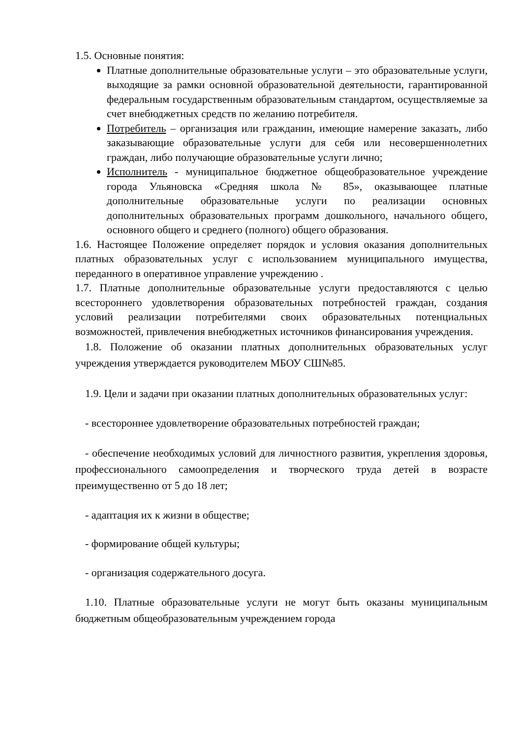1.5. Основные понятия:
Платные дополнительные образовательные услуги – это образовательные услуги, выходящие за рамки основной образовательной деятельности, гарантированной федеральным государственным образовательным стандартом, осуществляемые за счет внебюджетных средств по желанию потребителя.
Потребитель – организация или гражданин, имеющие намерение заказать, либо заказывающие образовательные услуги для себя или несовершеннолетних граждан, либо получающие образовательные услуги лично;
Исполнитель - муниципальное бюджетное общеобразовательное учреждение города Ульяновска «Средняя школа № 85», оказывающее платные дополнительные образовательные услуги по реализации основных дополнительных образовательных программ дошкольного, начального общего, основного общего и среднего (полного) общего образования.
1.6. Настоящее Положение определяет порядок и условия оказания дополнительных платных образовательных услуг с использованием муниципального имущества, переданного в оперативное управление учреждению .
1.7. Платные дополнительные образовательные услуги предоставляются с целью всестороннего удовлетворения образовательных потребностей граждан, создания условий реализации потребителями своих образовательных потенциальных возможностей, привлечения внебюджетных источников финансирования учреждения.
1.8. Положение об оказании платных дополнительных образовательных услуг учреждения утверждается руководителем МБОУ СШ№85.
1.9. Цели и задачи при оказании платных дополнительных образовательных услуг:
- всестороннее удовлетворение образовательных потребностей граждан;
- обеспечение необходимых условий для личностного развития, укрепления здоровья, профессионального самоопределения и творческого труда детей в возрасте преимущественно от 5 до 18 лет;
- адаптация их к жизни в обществе;
- формирование общей культуры;
- организация содержательного досуга.
1.10. Платные образовательные услуги не могут быть оказаны муниципальным бюджетным общеобразовательным учреждением города